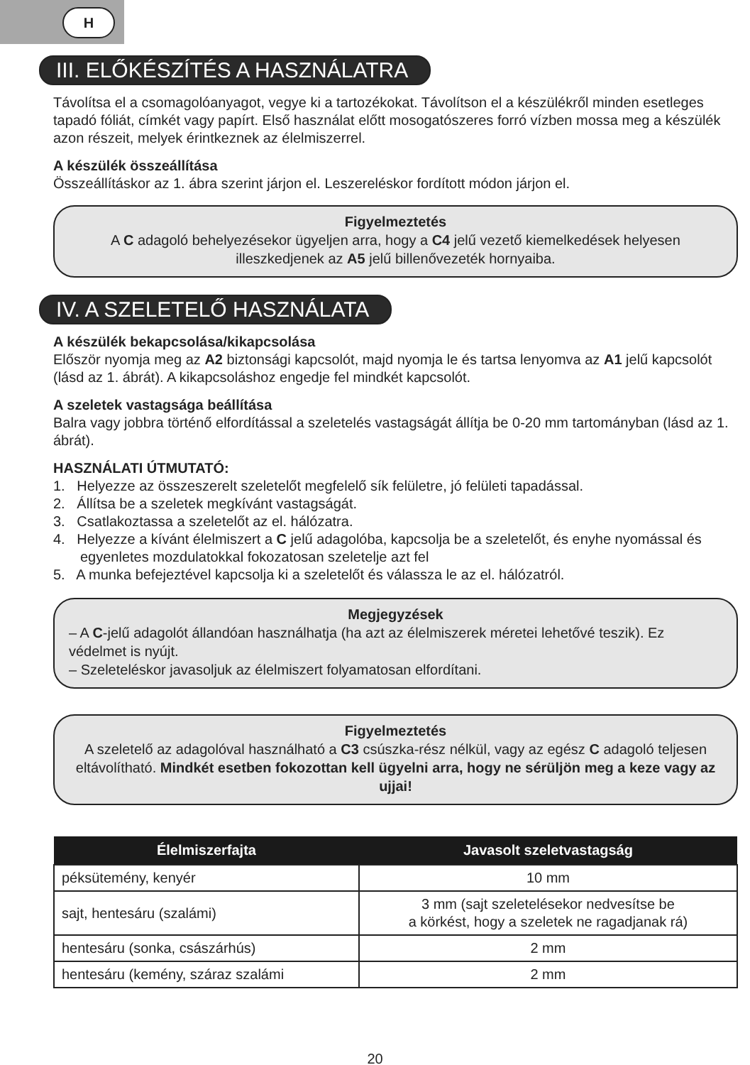H
III. ELŐKÉSZÍTÉS A HASZNÁLATRA
Távolítsa el a csomagolóanyagot, vegye ki a tartozékokat. Távolítson el a készülékről minden esetleges tapadó fóliát, címkét vagy papírt. Első használat előtt mosogatószeres forró vízben mossa meg a készülék azon részeit, melyek érintkeznek az élelmiszerrel.
A készülék összeállítása
Összeállításkor az 1. ábra szerint járjon el. Leszereléskor fordított módon járjon el.
Figyelmeztetés
A C adagoló behelyezésekor ügyeljen arra, hogy a C4 jelű vezető kiemelkedések helyesen illeszkedjenek az A5 jelű billenővezeték hornyaiba.
IV. A SZELETELŐ HASZNÁLATA
A készülék bekapcsolása/kikapcsolása
Először nyomja meg az A2 biztonsági kapcsolót, majd nyomja le és tartsa lenyomva az A1 jelű kapcsolót (lásd az 1. ábrát). A kikapcsoláshoz engedje fel mindkét kapcsolót.
A szeletek vastagsága beállítása
Balra vagy jobbra történő elfordítással a szeletelés vastagságát állítja be 0-20 mm tartományban (lásd az 1. ábrát).
HASZNÁLATI ÚTMUTATÓ:
1. Helyezze az összeszerelt szeletelőt megfelelő sík felületre, jó felületi tapadással.
2. Állítsa be a szeletek megkívánt vastagságát.
3. Csatlakoztassa a szeletelőt az el. hálózatra.
4. Helyezze a kívánt élelmiszert a C jelű adagolóba, kapcsolja be a szeletelőt, és enyhe nyomással és egyenletes mozdulatokkal fokozatosan szeletelje azt fel
5. A munka befejeztével kapcsolja ki a szeletelőt és válassza le az el. hálózatról.
Megjegyzések
– A C-jelű adagolót állandóan használhatja (ha azt az élelmiszerek méretei lehetővé teszik). Ez védelmet is nyújt.
– Szeleteléskor javasoljuk az élelmiszert folyamatosan elfordítani.
Figyelmeztetés
A szeletelő az adagolóval használható a C3 csúszka-rész nélkül, vagy az egész C adagoló teljesen eltávolítható. Mindkét esetben fokozottan kell ügyelni arra, hogy ne sérüljön meg a keze vagy az ujjai!
| Élelmiszerfajta | Javasolt szeletvastagság |
| --- | --- |
| péksütemény, kenyér | 10 mm |
| sajt, hentesáru (szalámi) | 3 mm (sajt szeletelésekor nedvesítse be a körkést, hogy a szeletek ne ragadjanak rá) |
| hentesáru (sonka, császárhús) | 2 mm |
| hentesáru (kemény, száraz szalámi | 2 mm |
20